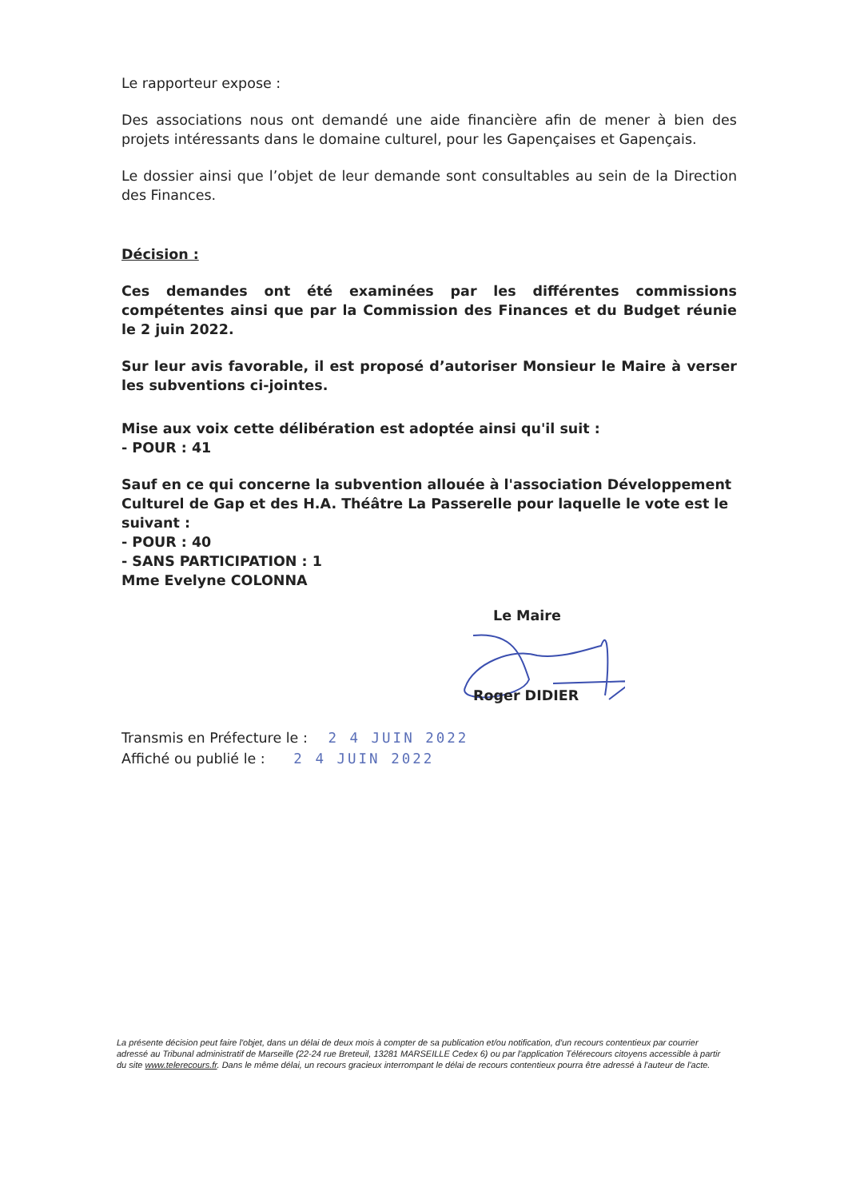Le rapporteur expose :
Des associations nous ont demandé une aide financière afin de mener à bien des projets intéressants dans le domaine culturel, pour les Gapençaises et Gapençais.
Le dossier ainsi que l’objet de leur demande sont consultables au sein de la Direction des Finances.
Décision :
Ces demandes ont été examinées par les différentes commissions compétentes ainsi que par la Commission des Finances et du Budget réunie le 2 juin 2022.
Sur leur avis favorable, il est proposé d’autoriser Monsieur le Maire à verser les subventions ci-jointes.
Mise aux voix cette délibération est adoptée ainsi qu'il suit :
- POUR : 41
Sauf en ce qui concerne la subvention allouée à l'association Développement Culturel de Gap et des H.A. Théâtre La Passerelle pour laquelle le vote est le suivant :
- POUR : 40
- SANS PARTICIPATION : 1
Mme Evelyne COLONNA
Le Maire
Roger DIDIER
Transmis en Préfecture le : 2 4 JUIN 2022
Affiché ou publié le : 2 4 JUIN 2022
La présente décision peut faire l'objet, dans un délai de deux mois à compter de sa publication et/ou notification, d'un recours contentieux par courrier adressé au Tribunal administratif de Marseille (22-24 rue Breteuil, 13281 MARSEILLE Cedex 6) ou par l'application Télérecours citoyens accessible à partir du site www.telerecours.fr. Dans le même délai, un recours gracieux interrompant le délai de recours contentieux pourra être adressé à l'auteur de l'acte.